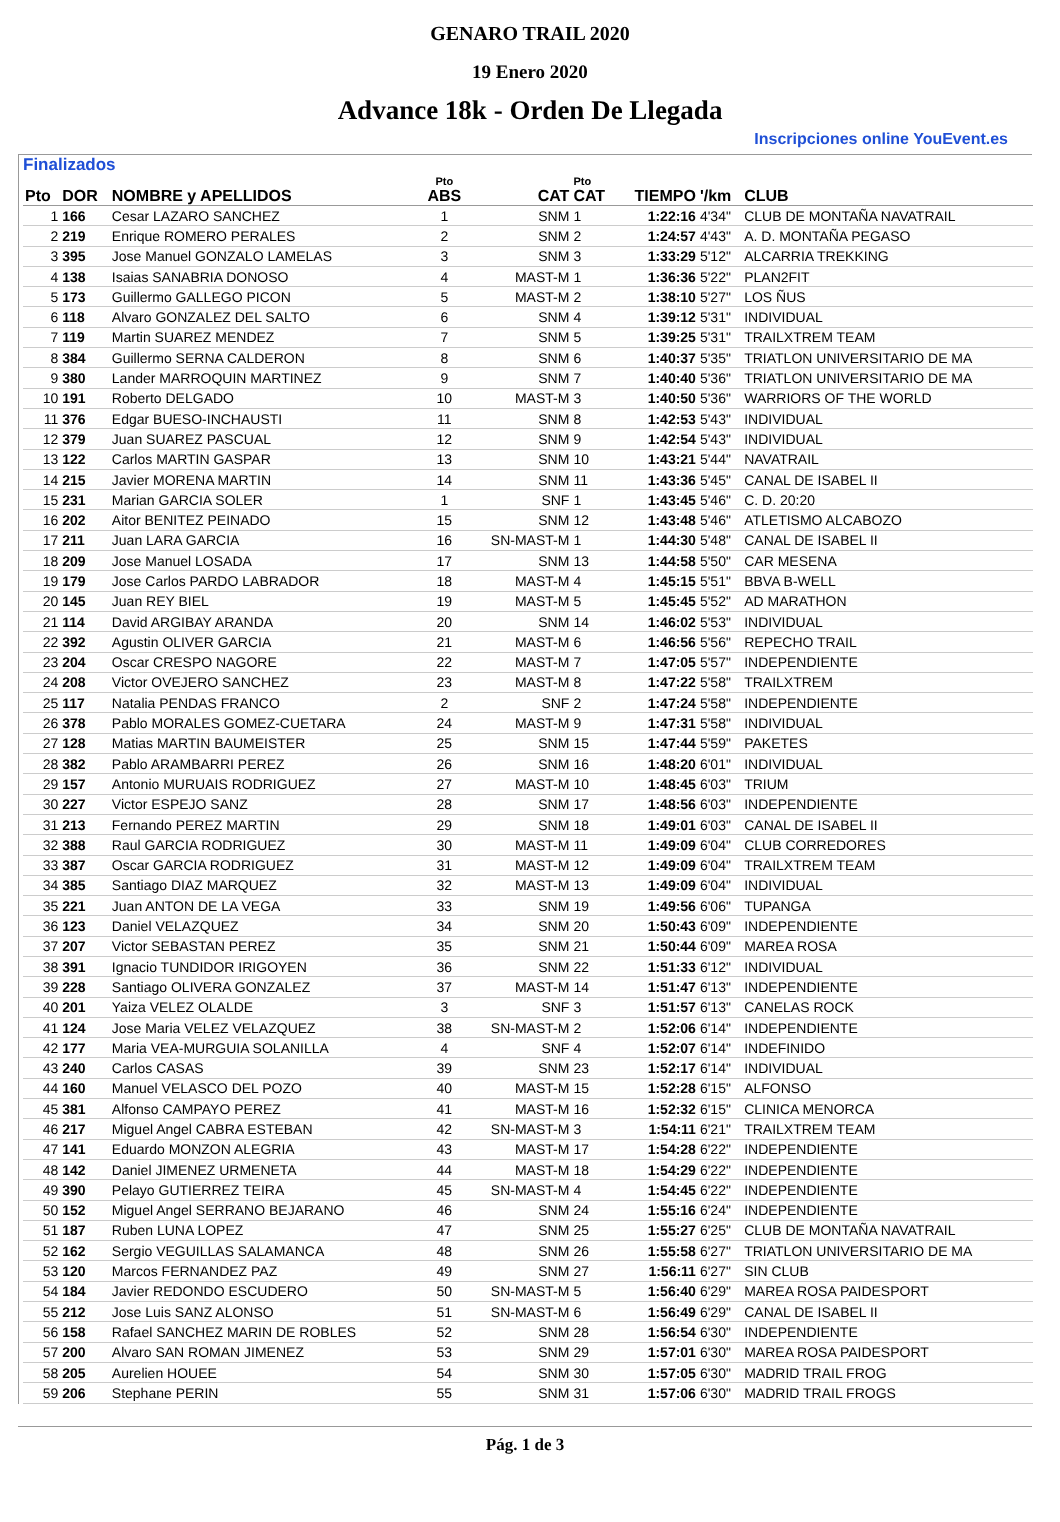GENARO TRAIL 2020
19 Enero 2020
Advance 18k - Orden De Llegada
Inscripciones online YouEvent.es
Finalizados
| Pto | DOR | NOMBRE y APELLIDOS | Pto ABS | CAT | Pto CAT | TIEMPO | '/km | CLUB |
| --- | --- | --- | --- | --- | --- | --- | --- | --- |
| 1 | 166 | Cesar LAZARO SANCHEZ | 1 | SNM | 1 | 1:22:16 | 4'34" | CLUB DE MONTAÑA NAVATRAIL |
| 2 | 219 | Enrique ROMERO PERALES | 2 | SNM | 2 | 1:24:57 | 4'43" | A. D. MONTAÑA PEGASO |
| 3 | 395 | Jose Manuel GONZALO LAMELAS | 3 | SNM | 3 | 1:33:29 | 5'12" | ALCARRIA TREKKING |
| 4 | 138 | Isaias SANABRIA DONOSO | 4 | MAST-M | 1 | 1:36:36 | 5'22" | PLAN2FIT |
| 5 | 173 | Guillermo GALLEGO PICON | 5 | MAST-M | 2 | 1:38:10 | 5'27" | LOS ÑUS |
| 6 | 118 | Alvaro GONZALEZ DEL SALTO | 6 | SNM | 4 | 1:39:12 | 5'31" | INDIVIDUAL |
| 7 | 119 | Martin SUAREZ MENDEZ | 7 | SNM | 5 | 1:39:25 | 5'31" | TRAILXTREM TEAM |
| 8 | 384 | Guillermo SERNA CALDERON | 8 | SNM | 6 | 1:40:37 | 5'35" | TRIATLON UNIVERSITARIO DE MA |
| 9 | 380 | Lander MARROQUIN MARTINEZ | 9 | SNM | 7 | 1:40:40 | 5'36" | TRIATLON UNIVERSITARIO DE MA |
| 10 | 191 | Roberto DELGADO | 10 | MAST-M | 3 | 1:40:50 | 5'36" | WARRIORS OF THE WORLD |
| 11 | 376 | Edgar BUESO-INCHAUSTI | 11 | SNM | 8 | 1:42:53 | 5'43" | INDIVIDUAL |
| 12 | 379 | Juan SUAREZ PASCUAL | 12 | SNM | 9 | 1:42:54 | 5'43" | INDIVIDUAL |
| 13 | 122 | Carlos MARTIN GASPAR | 13 | SNM | 10 | 1:43:21 | 5'44" | NAVATRAIL |
| 14 | 215 | Javier MORENA MARTIN | 14 | SNM | 11 | 1:43:36 | 5'45" | CANAL DE ISABEL II |
| 15 | 231 | Marian GARCIA SOLER | 1 | SNF | 1 | 1:43:45 | 5'46" | C. D. 20:20 |
| 16 | 202 | Aitor BENITEZ PEINADO | 15 | SNM | 12 | 1:43:48 | 5'46" | ATLETISMO ALCABOZO |
| 17 | 211 | Juan LARA GARCIA | 16 | SN-MAST-M | 1 | 1:44:30 | 5'48" | CANAL DE ISABEL II |
| 18 | 209 | Jose Manuel LOSADA | 17 | SNM | 13 | 1:44:58 | 5'50" | CAR MESENA |
| 19 | 179 | Jose Carlos PARDO LABRADOR | 18 | MAST-M | 4 | 1:45:15 | 5'51" | BBVA B-WELL |
| 20 | 145 | Juan REY BIEL | 19 | MAST-M | 5 | 1:45:45 | 5'52" | AD MARATHON |
| 21 | 114 | David ARGIBAY ARANDA | 20 | SNM | 14 | 1:46:02 | 5'53" | INDIVIDUAL |
| 22 | 392 | Agustin OLIVER GARCIA | 21 | MAST-M | 6 | 1:46:56 | 5'56" | REPECHO TRAIL |
| 23 | 204 | Oscar CRESPO NAGORE | 22 | MAST-M | 7 | 1:47:05 | 5'57" | INDEPENDIENTE |
| 24 | 208 | Victor OVEJERO SANCHEZ | 23 | MAST-M | 8 | 1:47:22 | 5'58" | TRAILXTREM |
| 25 | 117 | Natalia PENDAS FRANCO | 2 | SNF | 2 | 1:47:24 | 5'58" | INDEPENDIENTE |
| 26 | 378 | Pablo MORALES GOMEZ-CUETARA | 24 | MAST-M | 9 | 1:47:31 | 5'58" | INDIVIDUAL |
| 27 | 128 | Matias MARTIN BAUMEISTER | 25 | SNM | 15 | 1:47:44 | 5'59" | PAKETES |
| 28 | 382 | Pablo ARAMBARRI PEREZ | 26 | SNM | 16 | 1:48:20 | 6'01" | INDIVIDUAL |
| 29 | 157 | Antonio MURUAIS RODRIGUEZ | 27 | MAST-M | 10 | 1:48:45 | 6'03" | TRIUM |
| 30 | 227 | Victor ESPEJO SANZ | 28 | SNM | 17 | 1:48:56 | 6'03" | INDEPENDIENTE |
| 31 | 213 | Fernando PEREZ MARTIN | 29 | SNM | 18 | 1:49:01 | 6'03" | CANAL DE ISABEL II |
| 32 | 388 | Raul GARCIA RODRIGUEZ | 30 | MAST-M | 11 | 1:49:09 | 6'04" | CLUB CORREDORES |
| 33 | 387 | Oscar GARCIA RODRIGUEZ | 31 | MAST-M | 12 | 1:49:09 | 6'04" | TRAILXTREM TEAM |
| 34 | 385 | Santiago DIAZ MARQUEZ | 32 | MAST-M | 13 | 1:49:09 | 6'04" | INDIVIDUAL |
| 35 | 221 | Juan ANTON DE LA VEGA | 33 | SNM | 19 | 1:49:56 | 6'06" | TUPANGA |
| 36 | 123 | Daniel VELAZQUEZ | 34 | SNM | 20 | 1:50:43 | 6'09" | INDEPENDIENTE |
| 37 | 207 | Victor SEBASTAN PEREZ | 35 | SNM | 21 | 1:50:44 | 6'09" | MAREA ROSA |
| 38 | 391 | Ignacio TUNDIDOR IRIGOYEN | 36 | SNM | 22 | 1:51:33 | 6'12" | INDIVIDUAL |
| 39 | 228 | Santiago OLIVERA GONZALEZ | 37 | MAST-M | 14 | 1:51:47 | 6'13" | INDEPENDIENTE |
| 40 | 201 | Yaiza VELEZ OLALDE | 3 | SNF | 3 | 1:51:57 | 6'13" | CANELAS ROCK |
| 41 | 124 | Jose Maria VELEZ VELAZQUEZ | 38 | SN-MAST-M | 2 | 1:52:06 | 6'14" | INDEPENDIENTE |
| 42 | 177 | Maria VEA-MURGUIA SOLANILLA | 4 | SNF | 4 | 1:52:07 | 6'14" | INDEFINIDO |
| 43 | 240 | Carlos CASAS | 39 | SNM | 23 | 1:52:17 | 6'14" | INDIVIDUAL |
| 44 | 160 | Manuel VELASCO DEL POZO | 40 | MAST-M | 15 | 1:52:28 | 6'15" | ALFONSO |
| 45 | 381 | Alfonso CAMPAYO PEREZ | 41 | MAST-M | 16 | 1:52:32 | 6'15" | CLINICA MENORCA |
| 46 | 217 | Miguel Angel CABRA ESTEBAN | 42 | SN-MAST-M | 3 | 1:54:11 | 6'21" | TRAILXTREM TEAM |
| 47 | 141 | Eduardo MONZON ALEGRIA | 43 | MAST-M | 17 | 1:54:28 | 6'22" | INDEPENDIENTE |
| 48 | 142 | Daniel JIMENEZ URMENETA | 44 | MAST-M | 18 | 1:54:29 | 6'22" | INDEPENDIENTE |
| 49 | 390 | Pelayo GUTIERREZ TEIRA | 45 | SN-MAST-M | 4 | 1:54:45 | 6'22" | INDEPENDIENTE |
| 50 | 152 | Miguel Angel SERRANO BEJARANO | 46 | SNM | 24 | 1:55:16 | 6'24" | INDEPENDIENTE |
| 51 | 187 | Ruben LUNA LOPEZ | 47 | SNM | 25 | 1:55:27 | 6'25" | CLUB DE MONTAÑA NAVATRAIL |
| 52 | 162 | Sergio VEGUILLAS SALAMANCA | 48 | SNM | 26 | 1:55:58 | 6'27" | TRIATLON UNIVERSITARIO DE MA |
| 53 | 120 | Marcos FERNANDEZ PAZ | 49 | SNM | 27 | 1:56:11 | 6'27" | SIN CLUB |
| 54 | 184 | Javier REDONDO ESCUDERO | 50 | SN-MAST-M | 5 | 1:56:40 | 6'29" | MAREA ROSA PAIDESPORT |
| 55 | 212 | Jose Luis SANZ ALONSO | 51 | SN-MAST-M | 6 | 1:56:49 | 6'29" | CANAL DE ISABEL II |
| 56 | 158 | Rafael SANCHEZ MARIN DE ROBLES | 52 | SNM | 28 | 1:56:54 | 6'30" | INDEPENDIENTE |
| 57 | 200 | Alvaro SAN ROMAN JIMENEZ | 53 | SNM | 29 | 1:57:01 | 6'30" | MAREA ROSA PAIDESPORT |
| 58 | 205 | Aurelien HOUEE | 54 | SNM | 30 | 1:57:05 | 6'30" | MADRID TRAIL FROG |
| 59 | 206 | Stephane PERIN | 55 | SNM | 31 | 1:57:06 | 6'30" | MADRID TRAIL FROGS |
Pág. 1 de 3